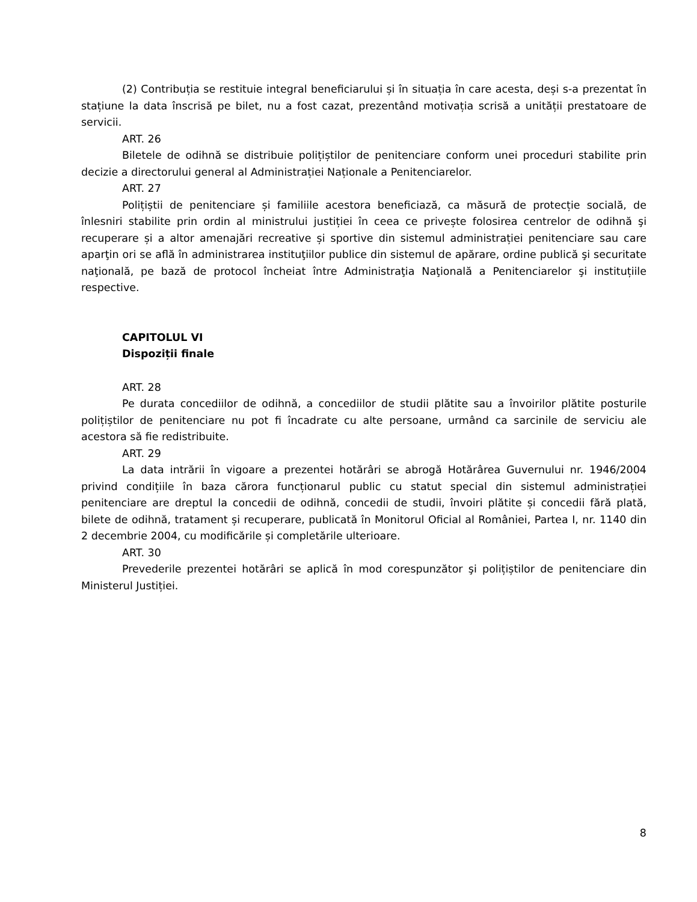(2) Contribuția se restituie integral beneficiarului și în situația în care acesta, deși s-a prezentat în stațiune la data înscrisă pe bilet, nu a fost cazat, prezentând motivația scrisă a unității prestatoare de servicii.
ART. 26
Biletele de odihnă se distribuie polițiștilor de penitenciare conform unei proceduri stabilite prin decizie a directorului general al Administrației Naționale a Penitenciarelor.
ART. 27
Polițiștii de penitenciare și familiile acestora beneficiază, ca măsură de protecție socială, de înlesniri stabilite prin ordin al ministrului justiției în ceea ce privește folosirea centrelor de odihnă şi recuperare și a altor amenajări recreative și sportive din sistemul administrației penitenciare sau care aparţin ori se află în administrarea instituţiilor publice din sistemul de apărare, ordine publică şi securitate naţională, pe bază de protocol încheiat între Administraţia Naţională a Penitenciarelor şi instituțiile respective.
CAPITOLUL VI
Dispoziții finale
ART. 28
Pe durata concediilor de odihnă, a concediilor de studii plătite sau a învoirilor plătite posturile polițiștilor de penitenciare nu pot fi încadrate cu alte persoane, urmând ca sarcinile de serviciu ale acestora să fie redistribuite.
ART. 29
La data intrării în vigoare a prezentei hotărâri se abrogă Hotărârea Guvernului nr. 1946/2004 privind condițiile în baza cărora funcționarul public cu statut special din sistemul administrației penitenciare are dreptul la concedii de odihnă, concedii de studii, învoiri plătite și concedii fără plată, bilete de odihnă, tratament și recuperare, publicată în Monitorul Oficial al României, Partea I, nr. 1140 din 2 decembrie 2004, cu modificările și completările ulterioare.
ART. 30
Prevederile prezentei hotărâri se aplică în mod corespunzător şi polițiștilor de penitenciare din Ministerul Justiției.
8